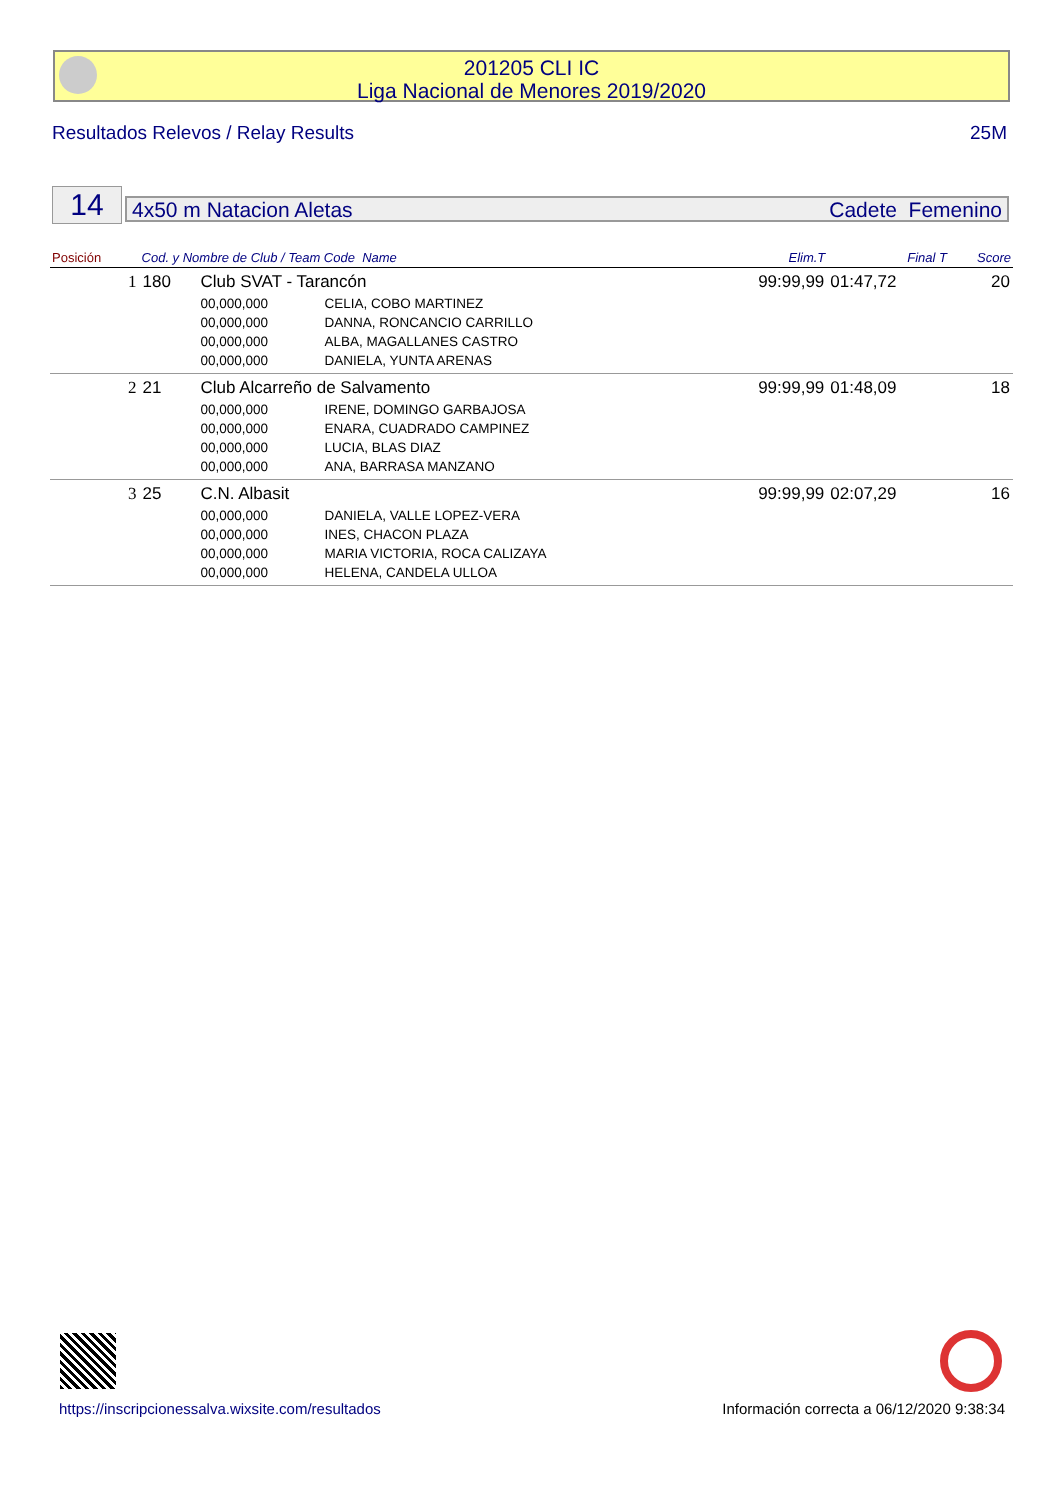201205 CLI IC
Liga Nacional de Menores 2019/2020
Resultados Relevos / Relay Results 25M
14 4x50 m Natacion Aletas Cadete Femenino
| Posición | Cod. y Nombre de Club / Team Code Name | | | Elim.T | Final T | Score |
| --- | --- | --- | --- | --- | --- | --- |
| 1 | 180 | Club SVAT - Tarancón | | 99:99,99 | 01:47,72 | 20 |
| | | 00,000,000 | CELIA, COBO MARTINEZ | | | |
| | | 00,000,000 | DANNA, RONCANCIO CARRILLO | | | |
| | | 00,000,000 | ALBA, MAGALLANES CASTRO | | | |
| | | 00,000,000 | DANIELA, YUNTA ARENAS | | | |
| 2 | 21 | Club Alcarreño de Salvamento | | 99:99,99 | 01:48,09 | 18 |
| | | 00,000,000 | IRENE, DOMINGO GARBAJOSA | | | |
| | | 00,000,000 | ENARA, CUADRADO CAMPINEZ | | | |
| | | 00,000,000 | LUCIA, BLAS DIAZ | | | |
| | | 00,000,000 | ANA, BARRASA MANZANO | | | |
| 3 | 25 | C.N. Albasit | | 99:99,99 | 02:07,29 | 16 |
| | | 00,000,000 | DANIELA, VALLE LOPEZ-VERA | | | |
| | | 00,000,000 | INES, CHACON PLAZA | | | |
| | | 00,000,000 | MARIA VICTORIA, ROCA CALIZAYA | | | |
| | | 00,000,000 | HELENA, CANDELA ULLOA | | | |
https://inscripcionessalva.wixsite.com/resultados Información correcta a 06/12/2020 9:38:34